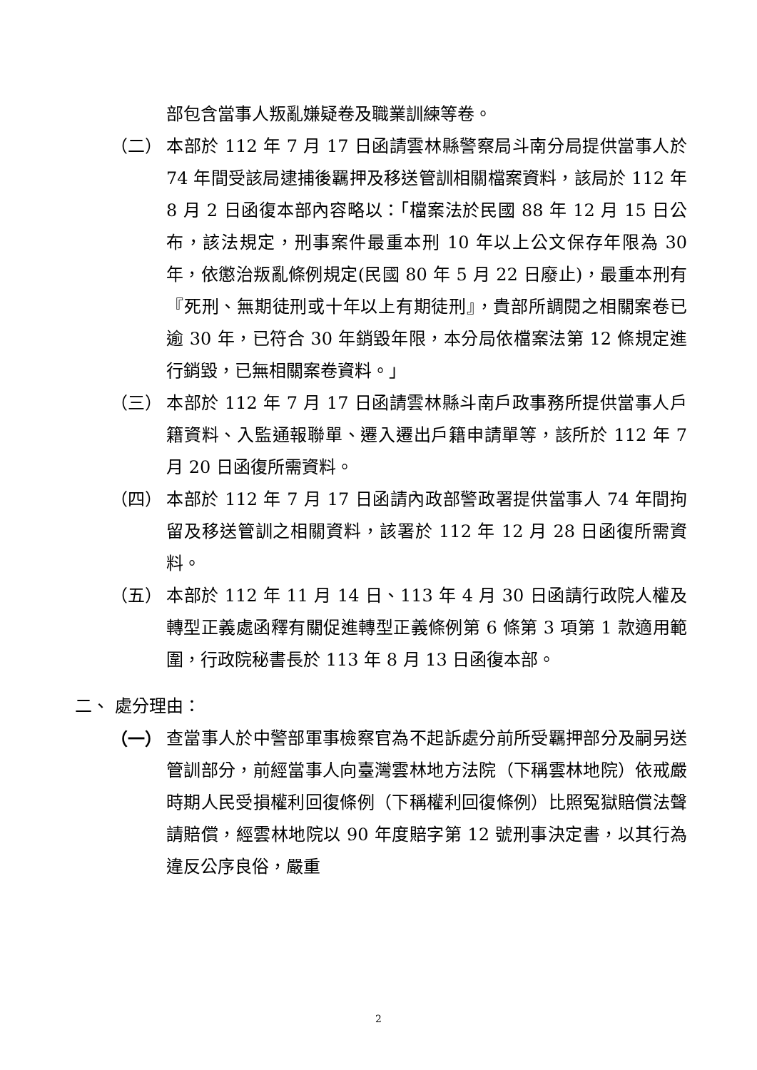部包含當事人叛亂嫌疑卷及職業訓練等卷。
（二） 本部於 112 年 7 月 17 日函請雲林縣警察局斗南分局提供當事人於 74 年間受該局逮捕後羈押及移送管訓相關檔案資料，該局於 112 年 8 月 2 日函復本部內容略以：「檔案法於民國 88 年 12 月 15 日公布，該法規定，刑事案件最重本刑 10 年以上公文保存年限為 30 年，依懲治叛亂條例規定(民國 80 年 5 月 22 日廢止)，最重本刑有『死刑、無期徒刑或十年以上有期徒刑』，貴部所調閱之相關案卷已逾 30 年，已符合 30 年銷毀年限，本分局依檔案法第 12 條規定進行銷毀，已無相關案卷資料。」
（三） 本部於 112 年 7 月 17 日函請雲林縣斗南戶政事務所提供當事人戶籍資料、入監通報聯單、遷入遷出戶籍申請單等，該所於 112 年 7 月 20 日函復所需資料。
（四） 本部於 112 年 7 月 17 日函請內政部警政署提供當事人 74 年間拘留及移送管訓之相關資料，該署於 112 年 12 月 28 日函復所需資料。
（五） 本部於 112 年 11 月 14 日、113 年 4 月 30 日函請行政院人權及轉型正義處函釋有關促進轉型正義條例第 6 條第 3 項第 1 款適用範圍，行政院秘書長於 113 年 8 月 13 日函復本部。
二、 處分理由：
（一） 查當事人於中警部軍事檢察官為不起訴處分前所受羈押部分及嗣另送管訓部分，前經當事人向臺灣雲林地方法院（下稱雲林地院）依戒嚴時期人民受損權利回復條例（下稱權利回復條例）比照冤獄賠償法聲請賠償，經雲林地院以 90 年度賠字第 12 號刑事決定書，以其行為違反公序良俗，嚴重
2